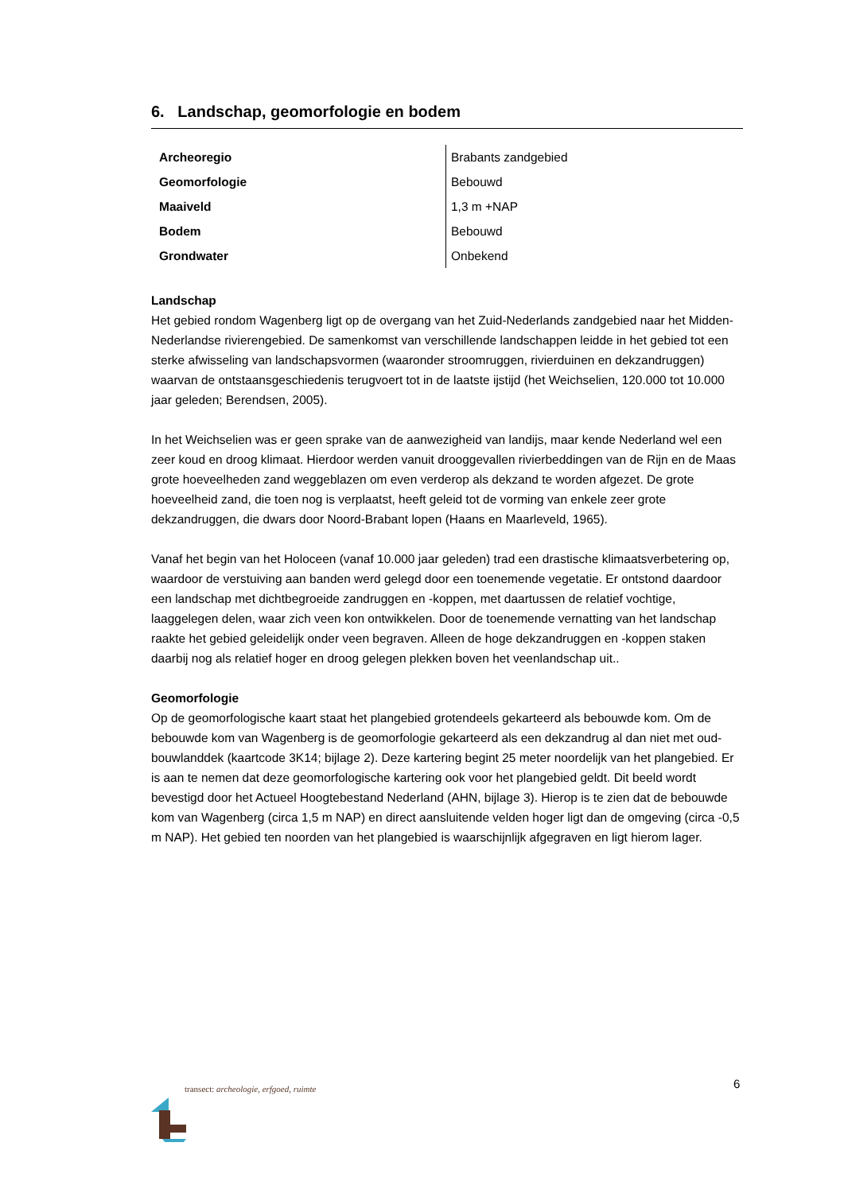6. Landschap, geomorfologie en bodem
| Archeoregio | Brabants zandgebied |
| Geomorfologie | Bebouwd |
| Maaiveld | 1,3 m +NAP |
| Bodem | Bebouwd |
| Grondwater | Onbekend |
Landschap
Het gebied rondom Wagenberg ligt op de overgang van het Zuid-Nederlands zandgebied naar het Midden-Nederlandse rivierengebied. De samenkomst van verschillende landschappen leidde in het gebied tot een sterke afwisseling van landschapsvormen (waaronder stroomruggen, rivierduinen en dekzandruggen) waarvan de ontstaansgeschiedenis terugvoert tot in de laatste ijstijd (het Weichselien, 120.000 tot 10.000 jaar geleden; Berendsen, 2005).
In het Weichselien was er geen sprake van de aanwezigheid van landijs, maar kende Nederland wel een zeer koud en droog klimaat. Hierdoor werden vanuit drooggevallen rivierbeddingen van de Rijn en de Maas grote hoeveelheden zand weggeblazen om even verderop als dekzand te worden afgezet. De grote hoeveelheid zand, die toen nog is verplaatst, heeft geleid tot de vorming van enkele zeer grote dekzandruggen, die dwars door Noord-Brabant lopen (Haans en Maarleveld, 1965).
Vanaf het begin van het Holoceen (vanaf 10.000 jaar geleden) trad een drastische klimaatsverbetering op, waardoor de verstuiving aan banden werd gelegd door een toenemende vegetatie. Er ontstond daardoor een landschap met dichtbegroeide zandruggen en -koppen, met daartussen de relatief vochtige, laaggelegen delen, waar zich veen kon ontwikkelen. Door de toenemende vernatting van het landschap raakte het gebied geleidelijk onder veen begraven. Alleen de hoge dekzandruggen en -koppen staken daarbij nog als relatief hoger en droog gelegen plekken boven het veenlandschap uit..
Geomorfologie
Op de geomorfologische kaart staat het plangebied grotendeels gekarteerd als bebouwde kom. Om de bebouwde kom van Wagenberg is de geomorfologie gekarteerd als een dekzandrug al dan niet met oud-bouwlanddek (kaartcode 3K14; bijlage 2). Deze kartering begint 25 meter noordelijk van het plangebied. Er is aan te nemen dat deze geomorfologische kartering ook voor het plangebied geldt. Dit beeld wordt bevestigd door het Actueel Hoogtebestand Nederland (AHN, bijlage 3). Hierop is te zien dat de bebouwde kom van Wagenberg (circa 1,5 m NAP) en direct aansluitende velden hoger ligt dan de omgeving (circa -0,5 m NAP). Het gebied ten noorden van het plangebied is waarschijnlijk afgegraven en ligt hierom lager.
6
transect: archeologie, erfgoed, ruimte